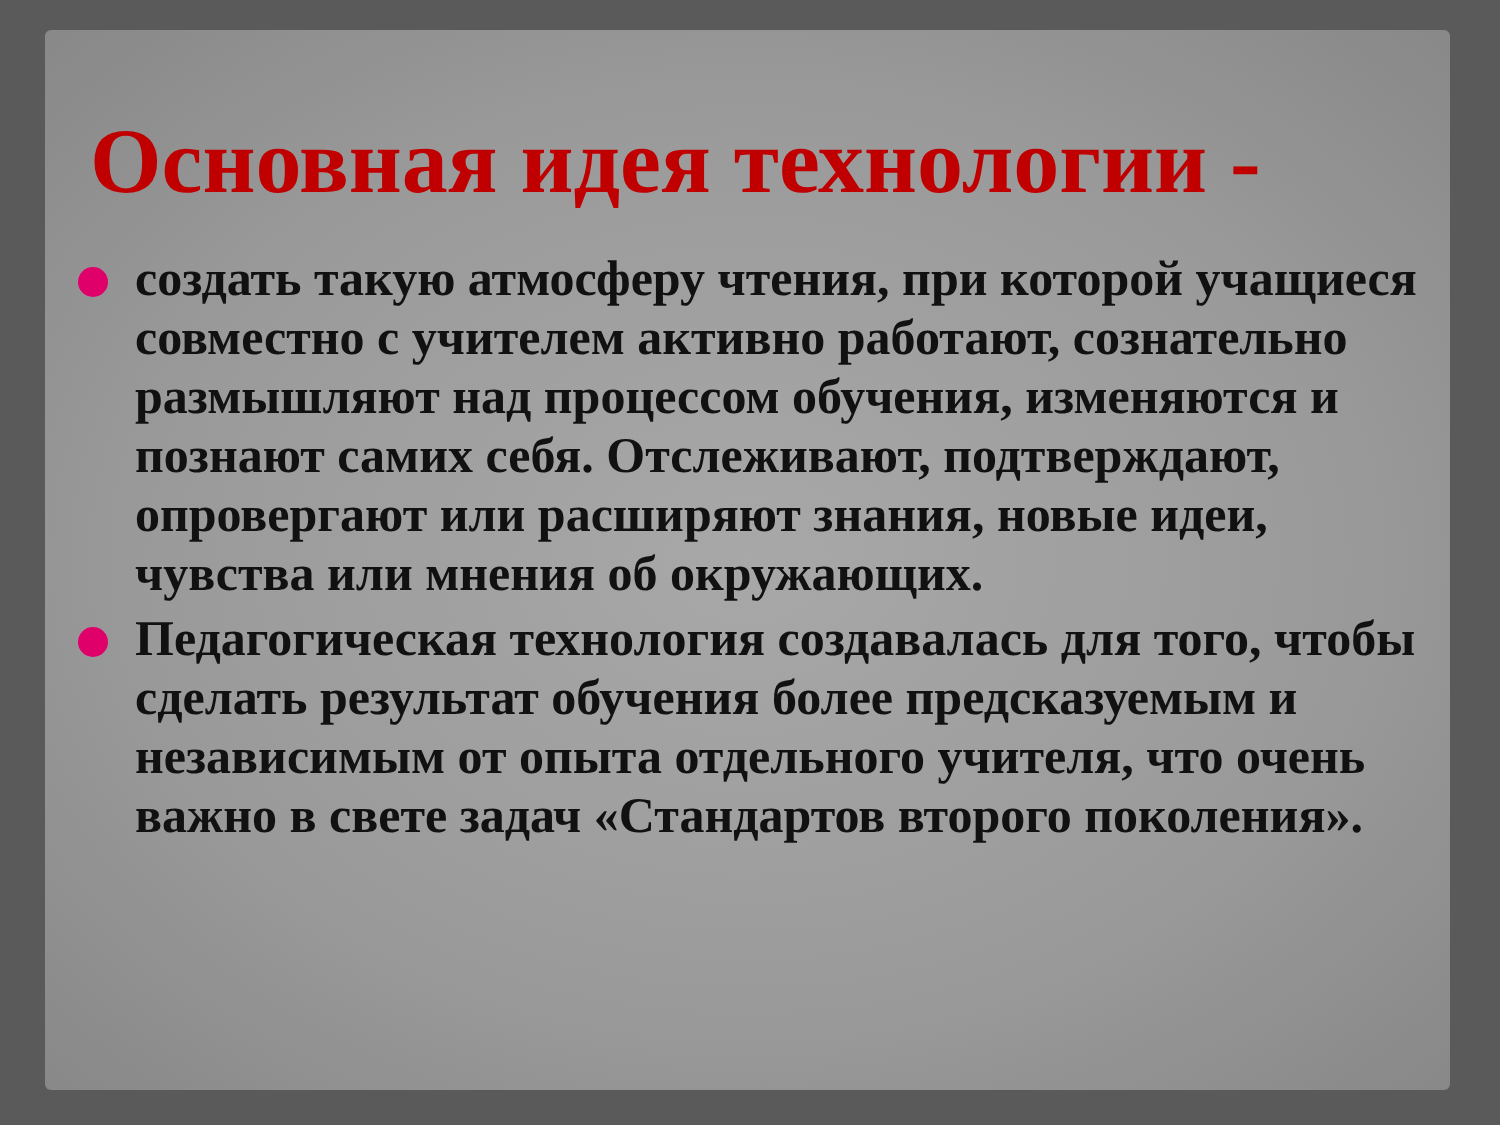Основная идея технологии -
создать такую атмосферу чтения, при которой учащиеся совместно с учителем активно работают, сознательно размышляют над процессом обучения, изменяются и познают самих себя. Отслеживают, подтверждают, опровергают или расширяют знания, новые идеи, чувства или мнения об окружающих.
Педагогическая технология создавалась для того, чтобы сделать результат обучения более предсказуемым и независимым от опыта отдельного учителя, что очень важно в свете задач «Стандартов второго поколения».